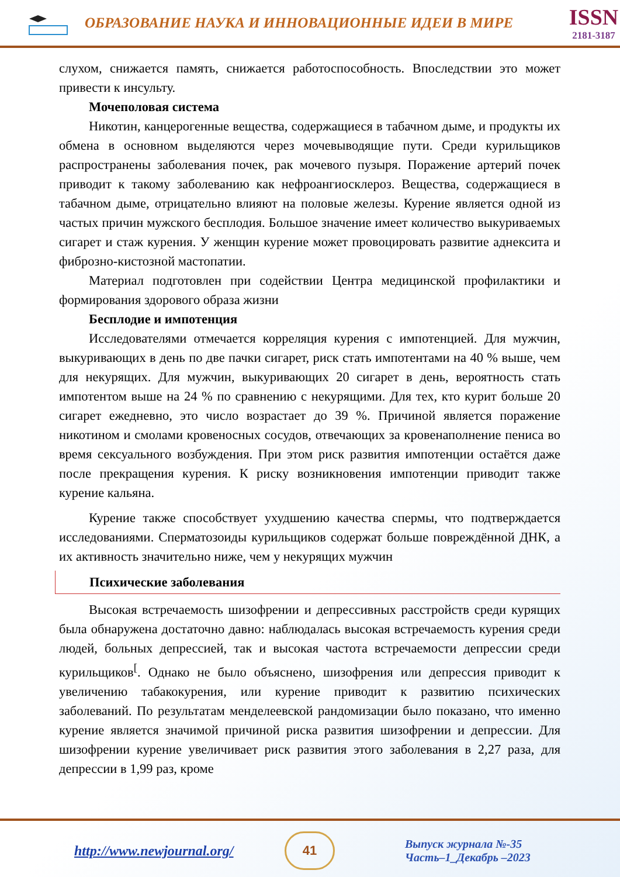ОБРАЗОВАНИЕ НАУКА И ИННОВАЦИОННЫЕ ИДЕИ В МИРЕ
ISSN
2181-3187
слухом, снижается память, снижается работоспособность. Впоследствии это может привести к инсульту.
Мочеполовая система
Никотин, канцерогенные вещества, содержащиеся в табачном дыме, и продукты их обмена в основном выделяются через мочевыводящие пути. Среди курильщиков распространены заболевания почек, рак мочевого пузыря. Поражение артерий почек приводит к такому заболеванию как нефроангиосклероз. Вещества, содержащиеся в табачном дыме, отрицательно влияют на половые железы. Курение является одной из частых причин мужского бесплодия. Большое значение имеет количество выкуриваемых сигарет и стаж курения. У женщин курение может провоцировать развитие аднексита и фиброзно-кистозной мастопатии.
Материал подготовлен при содействии Центра медицинской профилактики и формирования здорового образа жизни
Бесплодие и импотенция
Исследователями отмечается корреляция курения с импотенцией. Для мужчин, выкуривающих в день по две пачки сигарет, риск стать импотентами на 40 % выше, чем для некурящих. Для мужчин, выкуривающих 20 сигарет в день, вероятность стать импотентом выше на 24 % по сравнению с некурящими. Для тех, кто курит больше 20 сигарет ежедневно, это число возрастает до 39 %. Причиной является поражение никотином и смолами кровеносных сосудов, отвечающих за кровенаполнение пениса во время сексуального возбуждения. При этом риск развития импотенции остаётся даже после прекращения курения. К риску возникновения импотенции приводит также курение кальяна.
Курение также способствует ухудшению качества спермы, что подтверждается исследованиями. Сперматозоиды курильщиков содержат больше повреждённой ДНК, а их активность значительно ниже, чем у некурящих мужчин
Психические заболевания
Высокая встречаемость шизофрении и депрессивных расстройств среди курящих была обнаружена достаточно давно: наблюдалась высокая встречаемость курения среди людей, больных депрессией, так и высокая частота встречаемости депрессии среди курильщиков<sup>[</sup>. Однако не было объяснено, шизофрения или депрессия приводит к увеличению табакокурения, или курение приводит к развитию психических заболеваний. По результатам менделеевской рандомизации было показано, что именно курение является значимой причиной риска развития шизофрении и депрессии. Для шизофрении курение увеличивает риск развития этого заболевания в 2,27 раза, для депрессии в 1,99 раз, кроме
http://www.newjournal.org/
41
Выпуск журнала №-35
Часть–1_Декабрь –2023